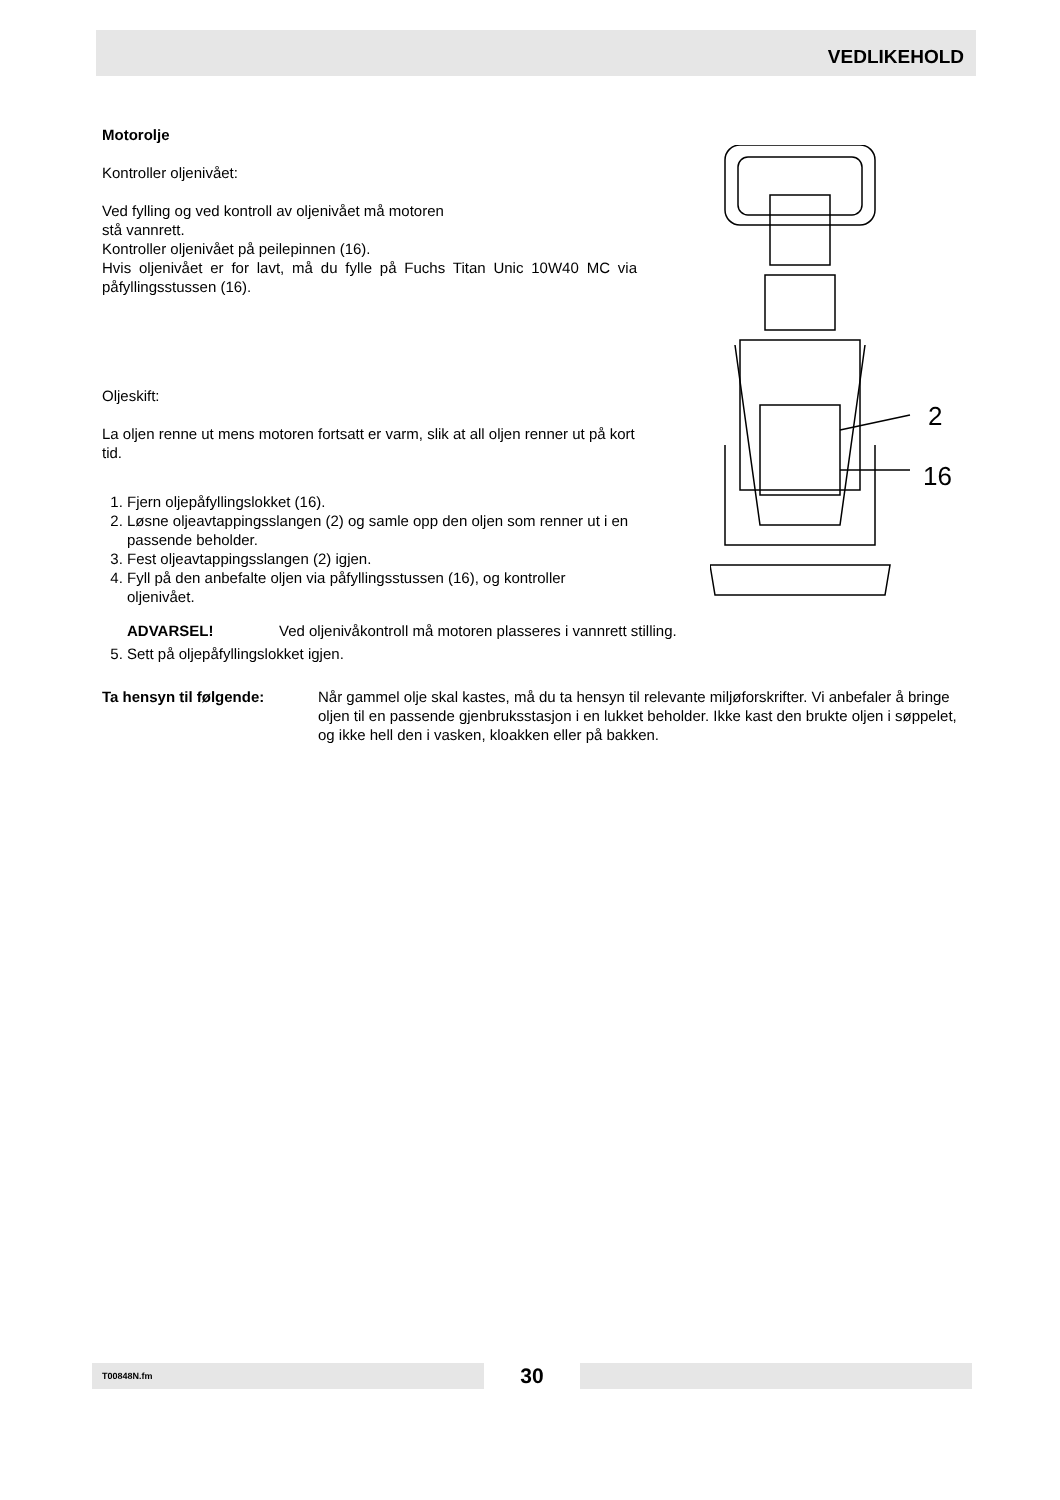VEDLIKEHOLD
Motorolje
Kontroller oljenivået:
Ved fylling og ved kontroll av oljenivået må motoren
stå vannrett.
Kontroller oljenivået på peilepinnen (16).
Hvis oljenivået er for lavt, må du fylle på Fuchs Titan Unic 10W40 MC via påfyllingsstussen (16).
Oljeskift:
La oljen renne ut mens motoren fortsatt er varm, slik at all oljen renner ut på kort tid.
1. Fjern oljepåfyllingslokket (16).
2. Løsne oljeavtappingsslangen (2) og samle opp den oljen som renner ut i en passende beholder.
3. Fest oljeavtappingsslangen (2) igjen.
4. Fyll på den anbefalte oljen via påfyllingsstussen (16), og kontroller oljenivået.
ADVARSEL! Ved oljenivåkontroll må motoren plasseres i vannrett stilling.
5. Sett på oljepåfyllingslokket igjen.
Ta hensyn til følgende: Når gammel olje skal kastes, må du ta hensyn til relevante miljøforskrifter. Vi anbefaler å bringe oljen til en passende gjenbruksstasjon i en lukket beholder. Ikke kast den brukte oljen i søppelet, og ikke hell den i vasken, kloakken eller på bakken.
2
16
T00848N.fm
30